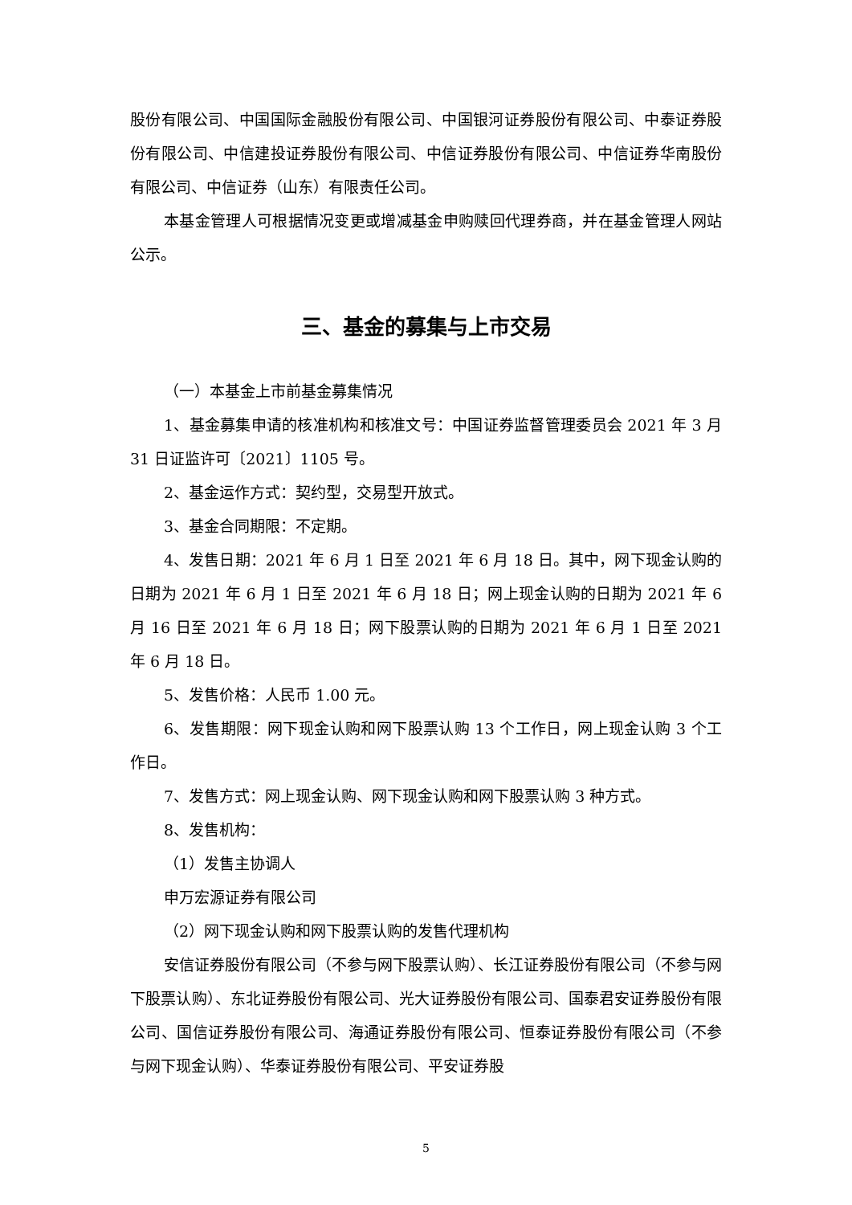股份有限公司、中国国际金融股份有限公司、中国银河证券股份有限公司、中泰证券股份有限公司、中信建投证券股份有限公司、中信证券股份有限公司、中信证券华南股份有限公司、中信证券（山东）有限责任公司。
本基金管理人可根据情况变更或增减基金申购赎回代理券商，并在基金管理人网站公示。
三、基金的募集与上市交易
（一）本基金上市前基金募集情况
1、基金募集申请的核准机构和核准文号：中国证券监督管理委员会 2021 年 3 月 31 日证监许可〔2021〕1105 号。
2、基金运作方式：契约型，交易型开放式。
3、基金合同期限：不定期。
4、发售日期：2021 年 6 月 1 日至 2021 年 6 月 18 日。其中，网下现金认购的日期为 2021 年 6 月 1 日至 2021 年 6 月 18 日；网上现金认购的日期为 2021 年 6 月 16 日至 2021 年 6 月 18 日；网下股票认购的日期为 2021 年 6 月 1 日至 2021 年 6 月 18 日。
5、发售价格：人民币 1.00 元。
6、发售期限：网下现金认购和网下股票认购 13 个工作日，网上现金认购 3 个工作日。
7、发售方式：网上现金认购、网下现金认购和网下股票认购 3 种方式。
8、发售机构：
（1）发售主协调人
申万宏源证券有限公司
（2）网下现金认购和网下股票认购的发售代理机构
安信证券股份有限公司（不参与网下股票认购）、长江证券股份有限公司（不参与网下股票认购）、东北证券股份有限公司、光大证券股份有限公司、国泰君安证券股份有限公司、国信证券股份有限公司、海通证券股份有限公司、恒泰证券股份有限公司（不参与网下现金认购）、华泰证券股份有限公司、平安证券股
5